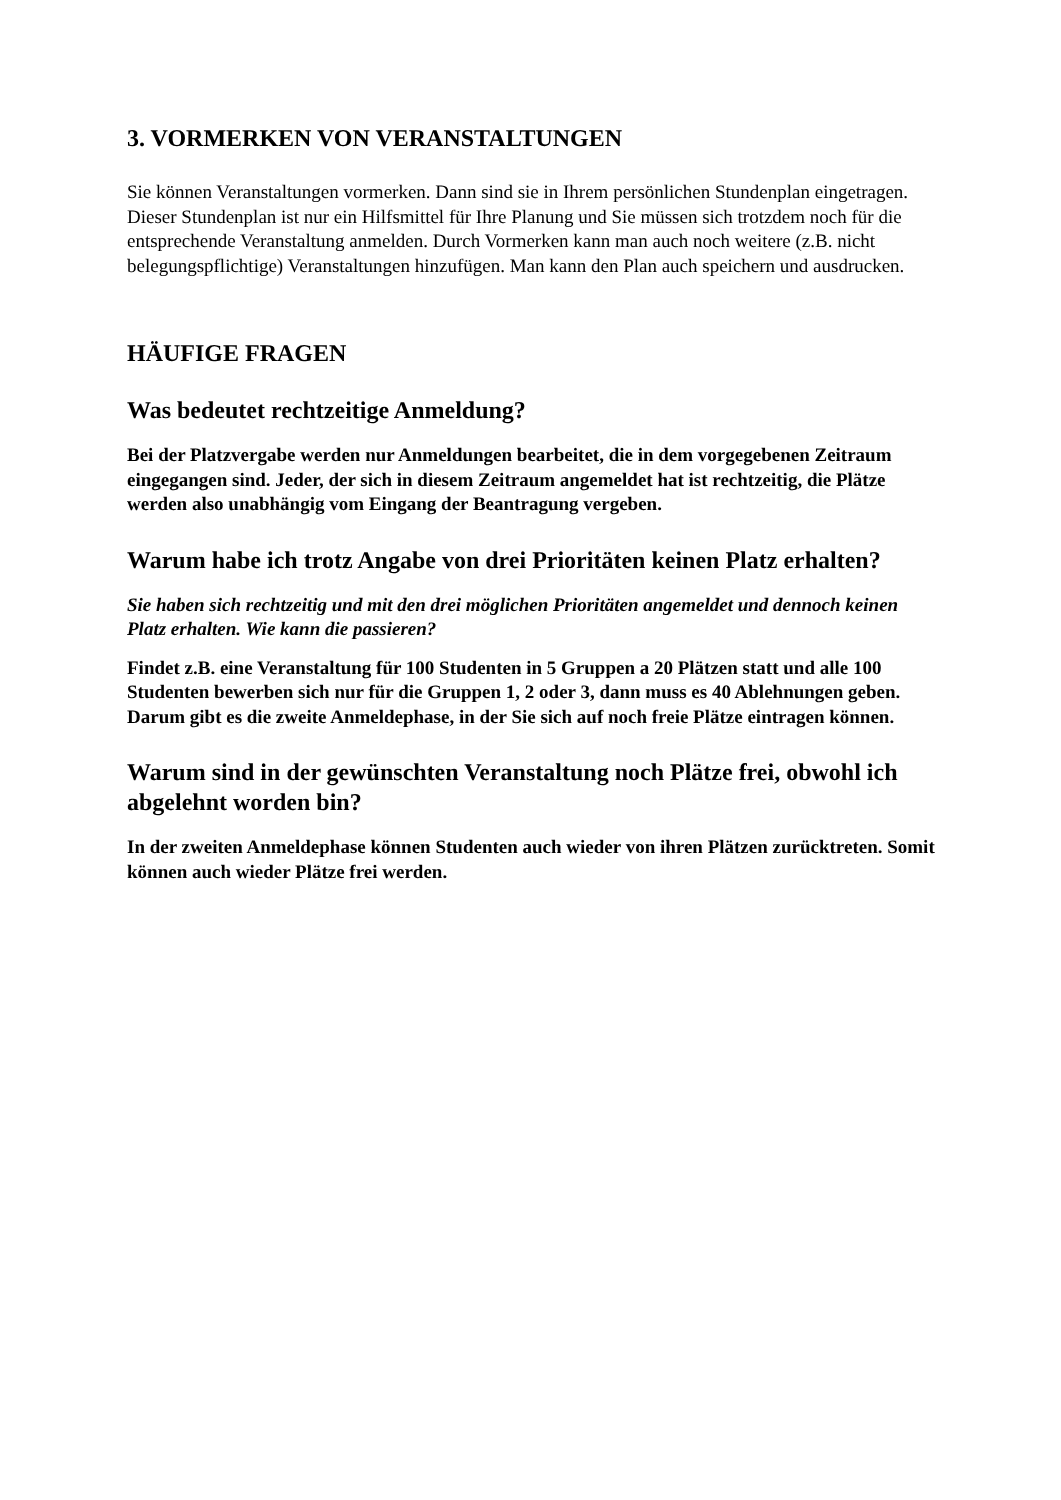3. VORMERKEN VON VERANSTALTUNGEN
Sie können Veranstaltungen vormerken. Dann sind sie in Ihrem persönlichen Stundenplan eingetragen. Dieser Stundenplan ist nur ein Hilfsmittel für Ihre Planung und Sie müssen sich trotzdem noch für die entsprechende Veranstaltung anmelden. Durch Vormerken kann man auch noch weitere (z.B. nicht belegungspflichtige) Veranstaltungen hinzufügen. Man kann den Plan auch speichern und ausdrucken.
HÄUFIGE FRAGEN
Was bedeutet rechtzeitige Anmeldung?
Bei der Platzvergabe werden nur Anmeldungen bearbeitet, die in dem vorgegebenen Zeitraum eingegangen sind. Jeder, der sich in diesem Zeitraum angemeldet hat ist rechtzeitig, die Plätze werden also unabhängig vom Eingang der Beantragung vergeben.
Warum habe ich trotz Angabe von drei Prioritäten keinen Platz erhalten?
Sie haben sich rechtzeitig und mit den drei möglichen Prioritäten angemeldet und dennoch keinen Platz erhalten. Wie kann die passieren?
Findet z.B. eine Veranstaltung für 100 Studenten in 5 Gruppen a 20 Plätzen statt und alle 100 Studenten bewerben sich nur für die Gruppen 1, 2 oder 3, dann muss es 40 Ablehnungen geben.
Darum gibt es die zweite Anmeldephase, in der Sie sich auf noch freie Plätze eintragen können.
Warum sind in der gewünschten Veranstaltung noch Plätze frei, obwohl ich abgelehnt worden bin?
In der zweiten Anmeldephase können Studenten auch wieder von ihren Plätzen zurücktreten. Somit können auch wieder Plätze frei werden.